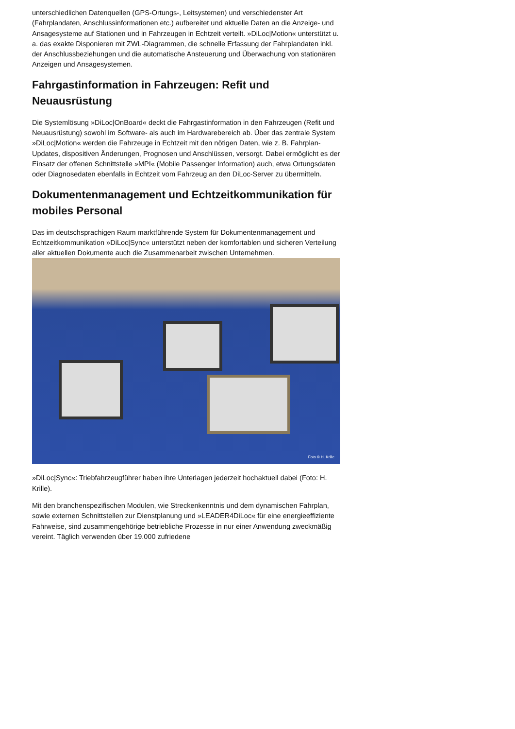unterschiedlichen Datenquellen (GPS-Ortungs-, Leitsystemen) und verschiedenster Art (Fahrplandaten, Anschlussinformationen etc.) aufbereitet und aktuelle Daten an die Anzeige- und Ansagesysteme auf Stationen und in Fahrzeugen in Echtzeit verteilt. »DiLoc|Motion« unterstützt u. a. das exakte Disponieren mit ZWL-Diagrammen, die schnelle Erfassung der Fahrplandaten inkl. der Anschlussbeziehungen und die automatische Ansteuerung und Überwachung von stationären Anzeigen und Ansagesystemen.
Fahrgastinformation in Fahrzeugen: Refit und Neuausrüstung
Die Systemlösung »DiLoc|OnBoard« deckt die Fahrgastinformation in den Fahrzeugen (Refit und Neuausrüstung) sowohl im Software- als auch im Hardwarebereich ab. Über das zentrale System »DiLoc|Motion« werden die Fahrzeuge in Echtzeit mit den nötigen Daten, wie z. B. Fahrplan-Updates, dispositiven Änderungen, Prognosen und Anschlüssen, versorgt. Dabei ermöglicht es der Einsatz der offenen Schnittstelle »MPI« (Mobile Passenger Information) auch, etwa Ortungsdaten oder Diagnosedaten ebenfalls in Echtzeit vom Fahrzeug an den DiLoc-Server zu übermitteln.
Dokumentenmanagement und Echtzeitkommunikation für mobiles Personal
Das im deutschsprachigen Raum marktführende System für Dokumentenmanagement und Echtzeitkommunikation »DiLoc|Sync« unterstützt neben der komfortablen und sicheren Verteilung aller aktuellen Dokumente auch die Zusammenarbeit zwischen Unternehmen.
Foto © H. Krille
»DiLoc|Sync«: Triebfahrzeugführer haben ihre Unterlagen jederzeit hochaktuell dabei (Foto: H. Krille).
Mit den branchenspezifischen Modulen, wie Streckenkenntnis und dem dynamischen Fahrplan, sowie externen Schnittstellen zur Dienstplanung und »LEADER4DiLoc« für eine energieeffiziente Fahrweise, sind zusammengehörige betriebliche Prozesse in nur einer Anwendung zweckmäßig vereint. Täglich verwenden über 19.000 zufriedene